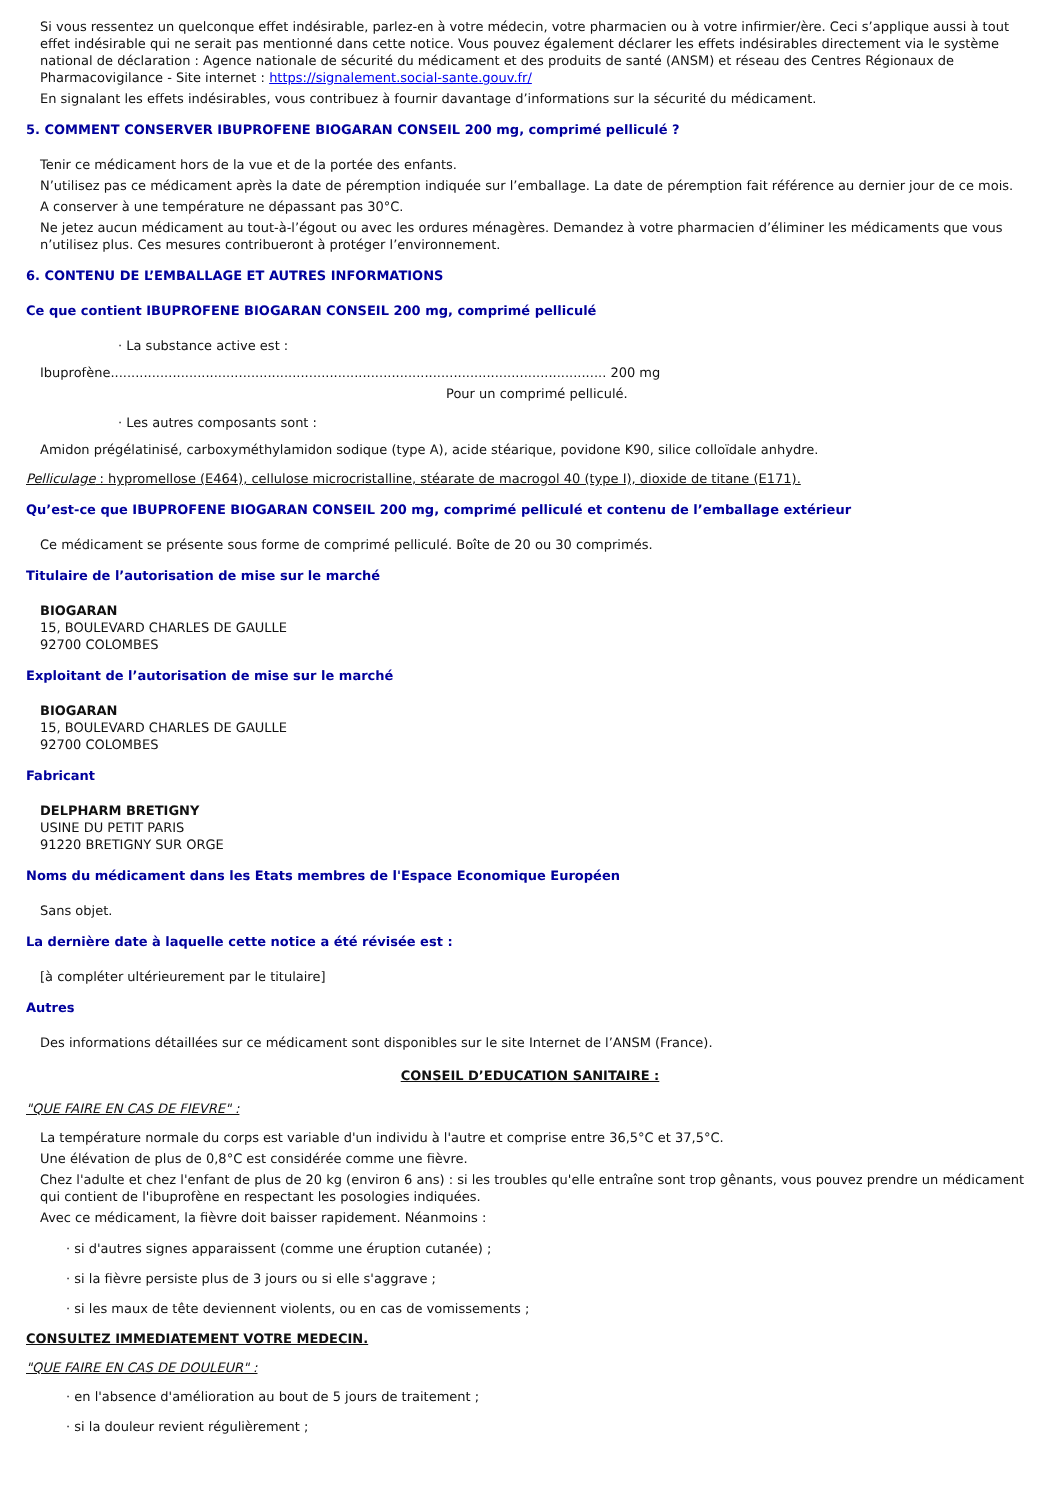Si vous ressentez un quelconque effet indésirable, parlez-en à votre médecin, votre pharmacien ou à votre infirmier/ère. Ceci s’applique aussi à tout effet indésirable qui ne serait pas mentionné dans cette notice. Vous pouvez également déclarer les effets indésirables directement via le système national de déclaration : Agence nationale de sécurité du médicament et des produits de santé (ANSM) et réseau des Centres Régionaux de Pharmacovigilance - Site internet : https://signalement.social-sante.gouv.fr/
En signalant les effets indésirables, vous contribuez à fournir davantage d’informations sur la sécurité du médicament.
5. COMMENT CONSERVER IBUPROFENE BIOGARAN CONSEIL 200 mg, comprimé pelliculé ?
Tenir ce médicament hors de la vue et de la portée des enfants.
N’utilisez pas ce médicament après la date de péremption indiquée sur l’emballage. La date de péremption fait référence au dernier jour de ce mois.
A conserver à une température ne dépassant pas 30°C.
Ne jetez aucun médicament au tout-à-l’égout ou avec les ordures ménagères. Demandez à votre pharmacien d’éliminer les médicaments que vous n’utilisez plus. Ces mesures contribueront à protéger l’environnement.
6. CONTENU DE L’EMBALLAGE ET AUTRES INFORMATIONS
Ce que contient IBUPROFENE BIOGARAN CONSEIL 200 mg, comprimé pelliculé
· La substance active est :
Ibuprofène........................................................................................................................ 200 mg
Pour un comprimé pelliculé.
· Les autres composants sont :
Amidon prégélatinisé, carboxyméthylamidon sodique (type A), acide stéarique, povidone K90, silice colloïdale anhydre.
Pelliculage : hypromellose (E464), cellulose microcristalline, stéarate de macrogol 40 (type I), dioxide de titane (E171).
Qu’est-ce que IBUPROFENE BIOGARAN CONSEIL 200 mg, comprimé pelliculé et contenu de l’emballage extérieur
Ce médicament se présente sous forme de comprimé pelliculé. Boîte de 20 ou 30 comprimés.
Titulaire de l’autorisation de mise sur le marché
BIOGARAN
15, BOULEVARD CHARLES DE GAULLE
92700 COLOMBES
Exploitant de l’autorisation de mise sur le marché
BIOGARAN
15, BOULEVARD CHARLES DE GAULLE
92700 COLOMBES
Fabricant
DELPHARM BRETIGNY
USINE DU PETIT PARIS
91220 BRETIGNY SUR ORGE
Noms du médicament dans les Etats membres de l'Espace Economique Européen
Sans objet.
La dernière date à laquelle cette notice a été révisée est :
[à compléter ultérieurement par le titulaire]
Autres
Des informations détaillées sur ce médicament sont disponibles sur le site Internet de l’ANSM (France).
CONSEIL D’EDUCATION SANITAIRE :
"QUE FAIRE EN CAS DE FIEVRE" :
La température normale du corps est variable d'un individu à l'autre et comprise entre 36,5°C et 37,5°C.
Une élévation de plus de 0,8°C est considérée comme une fièvre.
Chez l'adulte et chez l'enfant de plus de 20 kg (environ 6 ans) : si les troubles qu'elle entraîne sont trop gênants, vous pouvez prendre un médicament qui contient de l'ibuprofène en respectant les posologies indiquées.
Avec ce médicament, la fièvre doit baisser rapidement. Néanmoins :
· si d'autres signes apparaissent (comme une éruption cutanée) ;
· si la fièvre persiste plus de 3 jours ou si elle s'aggrave ;
· si les maux de tête deviennent violents, ou en cas de vomissements ;
CONSULTEZ IMMEDIATEMENT VOTRE MEDECIN.
"QUE FAIRE EN CAS DE DOULEUR" :
· en l'absence d'amélioration au bout de 5 jours de traitement ;
· si la douleur revient régulièrement ;